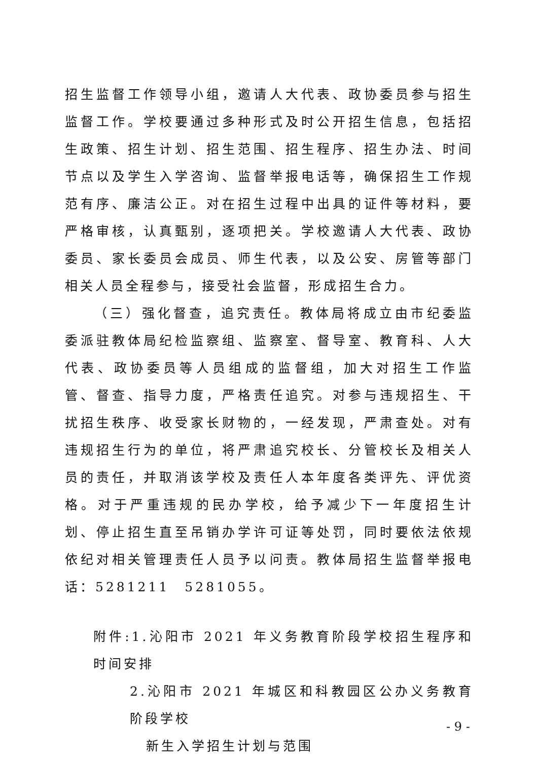招生监督工作领导小组，邀请人大代表、政协委员参与招生监督工作。学校要通过多种形式及时公开招生信息，包括招生政策、招生计划、招生范围、招生程序、招生办法、时间节点以及学生入学咨询、监督举报电话等，确保招生工作规范有序、廉洁公正。对在招生过程中出具的证件等材料，要严格审核，认真甄别，逐项把关。学校邀请人大代表、政协委员、家长委员会成员、师生代表，以及公安、房管等部门相关人员全程参与，接受社会监督，形成招生合力。
（三）强化督查，追究责任。教体局将成立由市纪委监委派驻教体局纪检监察组、监察室、督导室、教育科、人大代表、政协委员等人员组成的监督组，加大对招生工作监管、督查、指导力度，严格责任追究。对参与违规招生、干扰招生秩序、收受家长财物的，一经发现，严肃查处。对有违规招生行为的单位，将严肃追究校长、分管校长及相关人员的责任，并取消该学校及责任人本年度各类评先、评优资格。对于严重违规的民办学校，给予减少下一年度招生计划、停止招生直至吊销办学许可证等处罚，同时要依法依规依纪对相关管理责任人员予以问责。教体局招生监督举报电话：5281211　5281055。
附件:1.沁阳市 2021 年义务教育阶段学校招生程序和时间安排
2.沁阳市 2021 年城区和科教园区公办义务教育阶段学校
新生入学招生计划与范围
- 9 -